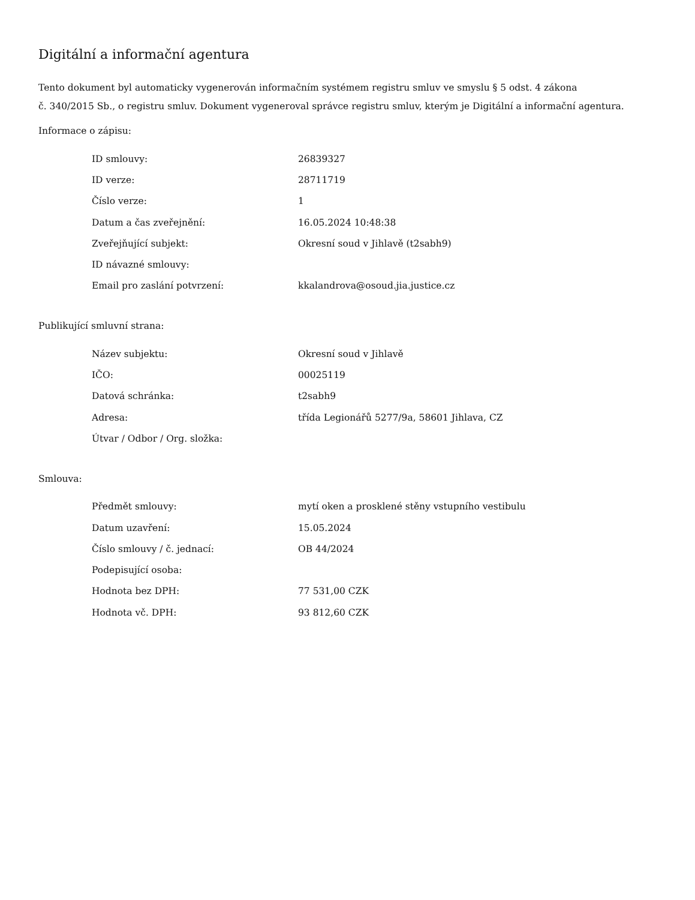Digitální a informační agentura
Tento dokument byl automaticky vygenerován informačním systémem registru smluv ve smyslu § 5 odst. 4 zákona
č. 340/2015 Sb., o registru smluv. Dokument vygeneroval správce registru smluv, kterým je Digitální a informační agentura.
Informace o zápisu:
| ID smlouvy: | 26839327 |
| ID verze: | 28711719 |
| Číslo verze: | 1 |
| Datum a čas zveřejnění: | 16.05.2024 10:48:38 |
| Zveřejňující subjekt: | Okresní soud v Jihlavě (t2sabh9) |
| ID návazné smlouvy: | |
| Email pro zaslání potvrzení: | kkalandrova@osoud.jia.justice.cz |
Publikující smluvní strana:
| Název subjektu: | Okresní soud v Jihlavě |
| IČO: | 00025119 |
| Datová schránka: | t2sabh9 |
| Adresa: | třída Legionářů 5277/9a, 58601 Jihlava, CZ |
| Útvar / Odbor / Org. složka: | |
Smlouva:
| Předmět smlouvy: | mytí oken a prosklené stěny vstupního vestibulu |
| Datum uzavření: | 15.05.2024 |
| Číslo smlouvy / č. jednací: | OB 44/2024 |
| Podepisující osoba: | |
| Hodnota bez DPH: | 77 531,00 CZK |
| Hodnota vč. DPH: | 93 812,60 CZK |